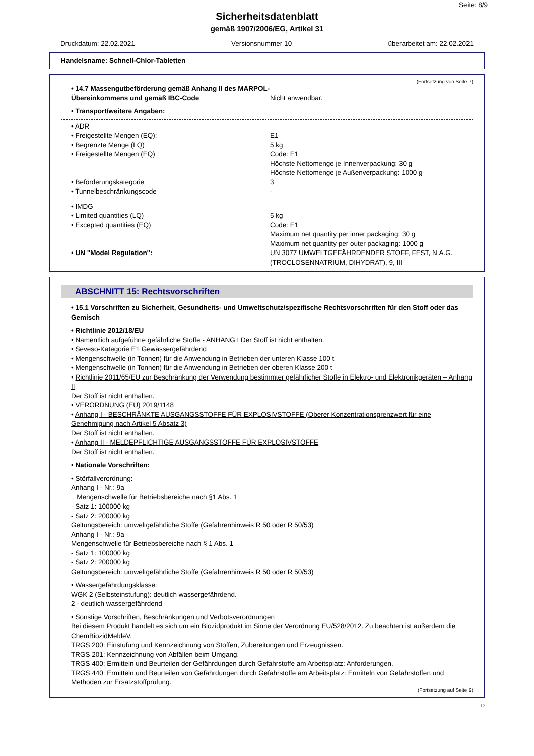Seite: 8/9
Sicherheitsdatenblatt
gemäß 1907/2006/EG, Artikel 31
Druckdatum: 22.02.2021 Versionsnummer 10 überarbeitet am: 22.02.2021
Handelsname: Schnell-Chlor-Tabletten
(Fortsetzung von Seite 7)
• 14.7 Massengutbeförderung gemäß Anhang II des MARPOL-Übereinkommens und gemäß IBC-Code
Nicht anwendbar.
• Transport/weitere Angaben:
• ADR
• Freigestellte Mengen (EQ): E1
• Begrenzte Menge (LQ) 5 kg
• Freigestellte Mengen (EQ) Code: E1
Höchste Nettomenge je Innenverpackung: 30 g
Höchste Nettomenge je Außenverpackung: 1000 g
• Beförderungskategorie 3
• Tunnelbeschränkungscode -
• IMDG
• Limited quantities (LQ) 5 kg
• Excepted quantities (EQ) Code: E1
Maximum net quantity per inner packaging: 30 g
Maximum net quantity per outer packaging: 1000 g
• UN "Model Regulation": UN 3077 UMWELTGEFÄHRDENDER STOFF, FEST, N.A.G. (TROCLOSENNATRIUM, DIHYDRAT), 9, III
ABSCHNITT 15: Rechtsvorschriften
• 15.1 Vorschriften zu Sicherheit, Gesundheits- und Umweltschutz/spezifische Rechtsvorschriften für den Stoff oder das Gemisch
• Richtlinie 2012/18/EU
• Namentlich aufgeführte gefährliche Stoffe - ANHANG I Der Stoff ist nicht enthalten.
• Seveso-Kategorie E1 Gewässergefährdend
• Mengenschwelle (in Tonnen) für die Anwendung in Betrieben der unteren Klasse 100 t
• Mengenschwelle (in Tonnen) für die Anwendung in Betrieben der oberen Klasse 200 t
• Richtlinie 2011/65/EU zur Beschränkung der Verwendung bestimmter gefährlicher Stoffe in Elektro- und Elektronikgeräten – Anhang II
Der Stoff ist nicht enthalten.
• VERORDNUNG (EU) 2019/1148
• Anhang I - BESCHRÄNKTE AUSGANGSSTOFFE FÜR EXPLOSIVSTOFFE (Oberer Konzentrationsgrenzwert für eine Genehmigung nach Artikel 5 Absatz 3)
Der Stoff ist nicht enthalten.
• Anhang II - MELDEPFLICHTIGE AUSGANGSSTOFFE FÜR EXPLOSIVSTOFFE
Der Stoff ist nicht enthalten.
• Nationale Vorschriften:
• Störfallverordnung:
Anhang I - Nr.: 9a
Mengenschwelle für Betriebsbereiche nach §1 Abs. 1
- Satz 1: 100000 kg
- Satz 2: 200000 kg
Geltungsbereich: umweltgefährliche Stoffe (Gefahrenhinweis R 50 oder R 50/53)
Anhang I - Nr.: 9a
Mengenschwelle für Betriebsbereiche nach § 1 Abs. 1
- Satz 1: 100000 kg
- Satz 2: 200000 kg
Geltungsbereich: umweltgefährliche Stoffe (Gefahrenhinweis R 50 oder R 50/53)
• Wassergefährdungsklasse:
WGK 2 (Selbsteinstufung): deutlich wassergefährdend.
2 - deutlich wassergefährdend
• Sonstige Vorschriften, Beschränkungen und Verbotsverordnungen
Bei diesem Produkt handelt es sich um ein Biozidprodukt im Sinne der Verordnung EU/528/2012. Zu beachten ist außerdem die ChemBiozidMeldeV.
TRGS 200: Einstufung und Kennzeichnung von Stoffen, Zubereitungen und Erzeugnissen.
TRGS 201: Kennzeichnung von Abfällen beim Umgang.
TRGS 400: Ermitteln und Beurteilen der Gefährdungen durch Gefahrstoffe am Arbeitsplatz: Anforderungen.
TRGS 440: Ermitteln und Beurteilen von Gefährdungen durch Gefahrstoffe am Arbeitsplatz: Ermitteln von Gefahrstoffen und Methoden zur Ersatzstoffprüfung.
(Fortsetzung auf Seite 9)
D